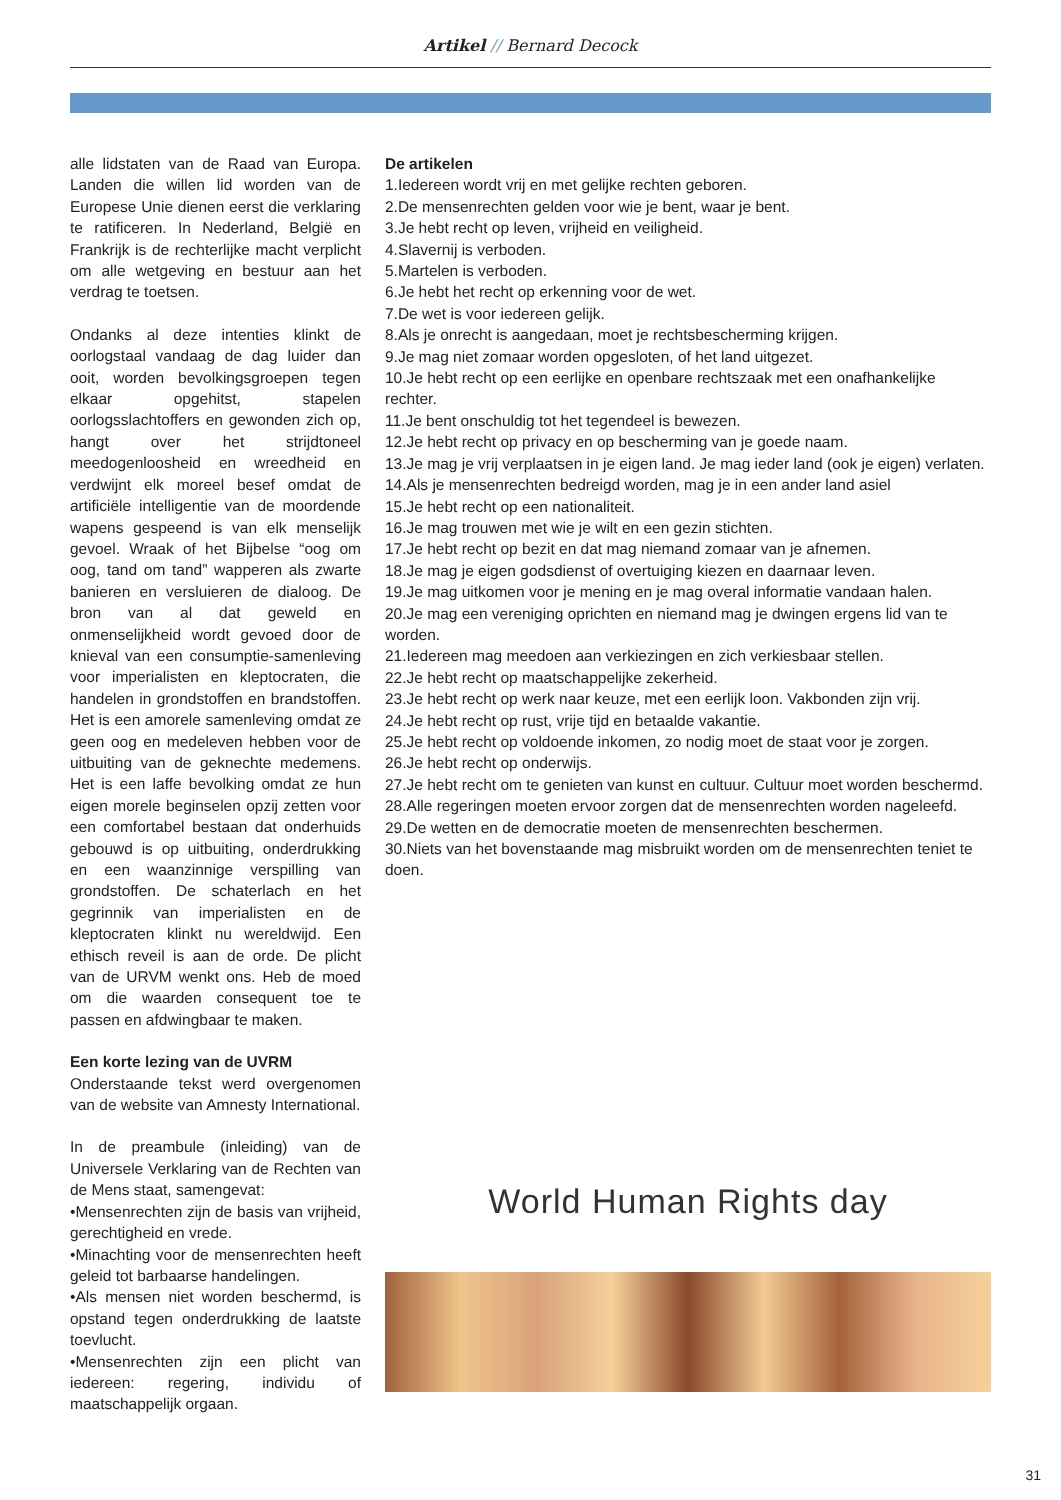Artikel // Bernard Decock
alle lidstaten van de Raad van Europa. Landen die willen lid worden van de Europese Unie dienen eerst die verklaring te ratificeren. In Nederland, België en Frankrijk is de rechterlijke macht verplicht om alle wetgeving en bestuur aan het verdrag te toetsen.
Ondanks al deze intenties klinkt de oorlogstaal vandaag de dag luider dan ooit, worden bevolkingsgroepen tegen elkaar opgehitst, stapelen oorlogsslachtoffers en gewonden zich op, hangt over het strijdtoneel meedogenloosheid en wreedheid en verdwijnt elk moreel besef omdat de artificiële intelligentie van de moordende wapens gespeend is van elk menselijk gevoel. Wraak of het Bijbelse “oog om oog, tand om tand” wapperen als zwarte banieren en versluieren de dialoog. De bron van al dat geweld en onmenselijkheid wordt gevoed door de knieval van een consumptie-samenleving voor imperialisten en kleptocraten, die handelen in grondstoffen en brandstoffen. Het is een amorele samenleving omdat ze geen oog en medeleven hebben voor de uitbuiting van de geknechte medemens. Het is een laffe bevolking omdat ze hun eigen morele beginselen opzij zetten voor een comfortabel bestaan dat onderhuids gebouwd is op uitbuiting, onderdrukking en een waanzinnige verspilling van grondstoffen. De schaterlach en het gegrinnik van imperialisten en de kleptocraten klinkt nu wereldwijd. Een ethisch reveil is aan de orde. De plicht van de URVM wenkt ons. Heb de moed om die waarden consequent toe te passen en afdwingbaar te maken.
Een korte lezing van de UVRM
Onderstaande tekst werd overgenomen van de website van Amnesty International.
In de preambule (inleiding) van de Universele Verklaring van de Rechten van de Mens staat, samengevat:
•Mensenrechten zijn de basis van vrijheid, gerechtigheid en vrede.
•Minachting voor de mensenrechten heeft geleid tot barbaarse handelingen.
•Als mensen niet worden beschermd, is opstand tegen onderdrukking de laatste toevlucht.
•Mensenrechten zijn een plicht van iedereen: regering, individu of maatschappelijk orgaan.
De artikelen
1.Iedereen wordt vrij en met gelijke rechten geboren.
2.De mensenrechten gelden voor wie je bent, waar je bent.
3.Je hebt recht op leven, vrijheid en veiligheid.
4.Slavernij is verboden.
5.Martelen is verboden.
6.Je hebt het recht op erkenning voor de wet.
7.De wet is voor iedereen gelijk.
8.Als je onrecht is aangedaan, moet je rechtsbescherming krijgen.
9.Je mag niet zomaar worden opgesloten, of het land uitgezet.
10.Je hebt recht op een eerlijke en openbare rechtszaak met een onafhankelijke rechter.
11.Je bent onschuldig tot het tegendeel is bewezen.
12.Je hebt recht op privacy en op bescherming van je goede naam.
13.Je mag je vrij verplaatsen in je eigen land. Je mag ieder land (ook je eigen) verlaten.
14.Als je mensenrechten bedreigd worden, mag je in een ander land asiel
15.Je hebt recht op een nationaliteit.
16.Je mag trouwen met wie je wilt en een gezin stichten.
17.Je hebt recht op bezit en dat mag niemand zomaar van je afnemen.
18.Je mag je eigen godsdienst of overtuiging kiezen en daarnaar leven.
19.Je mag uitkomen voor je mening en je mag overal informatie vandaan halen.
20.Je mag een vereniging oprichten en niemand mag je dwingen ergens lid van te worden.
21.Iedereen mag meedoen aan verkiezingen en zich verkiesbaar stellen.
22.Je hebt recht op maatschappelijke zekerheid.
23.Je hebt recht op werk naar keuze, met een eerlijk loon. Vakbonden zijn vrij.
24.Je hebt recht op rust, vrije tijd en betaalde vakantie.
25.Je hebt recht op voldoende inkomen, zo nodig moet de staat voor je zorgen.
26.Je hebt recht op onderwijs.
27.Je hebt recht om te genieten van kunst en cultuur. Cultuur moet worden beschermd.
28.Alle regeringen moeten ervoor zorgen dat de mensenrechten worden nageleefd.
29.De wetten en de democratie moeten de mensenrechten beschermen.
30.Niets van het bovenstaande mag misbruikt worden om de mensenrechten teniet te doen.
World Human Rights day
31